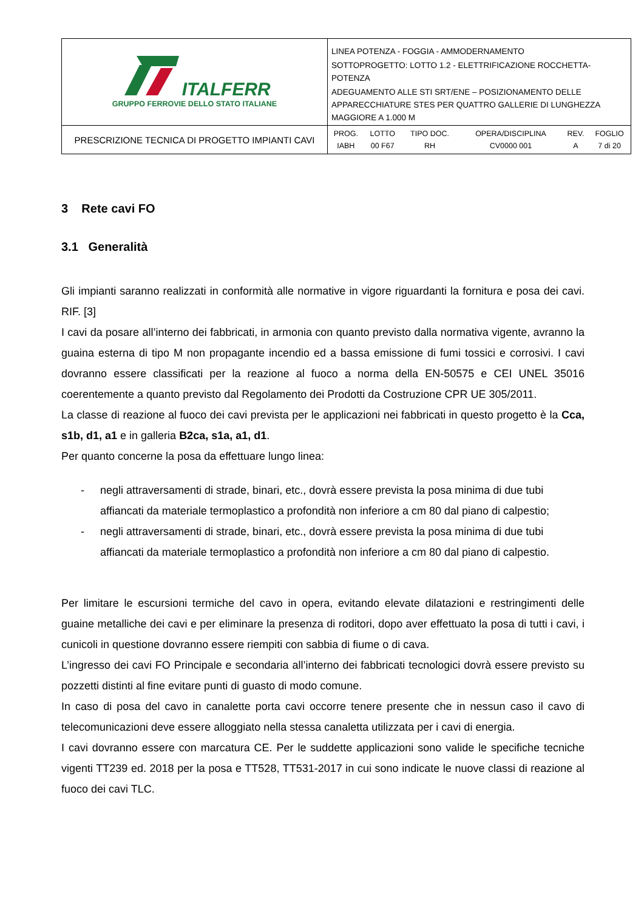| ITALFERR GRUPPO FERROVIE DELLO STATO ITALIANE | LINEA POTENZA - FOGGIA - AMMODERNAMENTO SOTTOPROGETTO: LOTTO 1.2 - ELETTRIFICAZIONE ROCCHETTA-POTENZA ADEGUAMENTO ALLE STI SRT/ENE – POSIZIONAMENTO DELLE APPARECCHIATURE STES PER QUATTRO GALLERIE DI LUNGHEZZA MAGGIORE A 1.000 M |
| PRESCRIZIONE TECNICA DI PROGETTO IMPIANTI CAVI | / PROG. / LOTTO / TIPO DOC. / OPERA/DISCIPLINA / REV. / FOGLIO / / IABH / 00 F67 / RH / CV0000 001 / A / 7 di 20 / |
3 Rete cavi FO
3.1 Generalità
Gli impianti saranno realizzati in conformità alle normative in vigore riguardanti la fornitura e posa dei cavi. RIF. [3]
I cavi da posare all’interno dei fabbricati, in armonia con quanto previsto dalla normativa vigente, avranno la guaina esterna di tipo M non propagante incendio ed a bassa emissione di fumi tossici e corrosivi. I cavi dovranno essere classificati per la reazione al fuoco a norma della EN-50575 e CEI UNEL 35016 coerentemente a quanto previsto dal Regolamento dei Prodotti da Costruzione CPR UE 305/2011.
La classe di reazione al fuoco dei cavi prevista per le applicazioni nei fabbricati in questo progetto è la Cca, s1b, d1, a1 e in galleria B2ca, s1a, a1, d1.
Per quanto concerne la posa da effettuare lungo linea:
- negli attraversamenti di strade, binari, etc., dovrà essere prevista la posa minima di due tubi affiancati da materiale termoplastico a profondità non inferiore a cm 80 dal piano di calpestio;
- negli attraversamenti di strade, binari, etc., dovrà essere prevista la posa minima di due tubi affiancati da materiale termoplastico a profondità non inferiore a cm 80 dal piano di calpestio.
Per limitare le escursioni termiche del cavo in opera, evitando elevate dilatazioni e restringimenti delle guaine metalliche dei cavi e per eliminare la presenza di roditori, dopo aver effettuato la posa di tutti i cavi, i cunicoli in questione dovranno essere riempiti con sabbia di fiume o di cava.
L’ingresso dei cavi FO Principale e secondaria all’interno dei fabbricati tecnologici dovrà essere previsto su pozzetti distinti al fine evitare punti di guasto di modo comune.
In caso di posa del cavo in canalette porta cavi occorre tenere presente che in nessun caso il cavo di telecomunicazioni deve essere alloggiato nella stessa canaletta utilizzata per i cavi di energia.
I cavi dovranno essere con marcatura CE. Per le suddette applicazioni sono valide le specifiche tecniche vigenti TT239 ed. 2018 per la posa e TT528, TT531-2017 in cui sono indicate le nuove classi di reazione al fuoco dei cavi TLC.